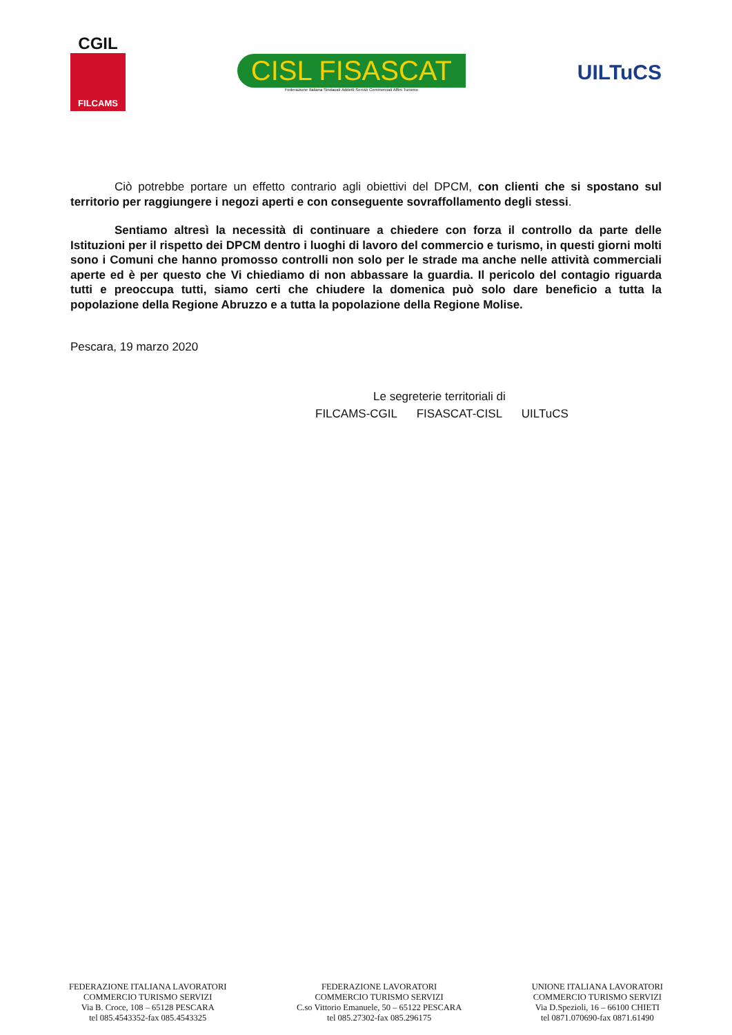CGIL
FILCAMS
CISL FISASCAT
Federazione Italiana Sindacati Addetti Servizi Commerciali Affini Turismo
UILTuCS
Ciò potrebbe portare un effetto contrario agli obiettivi del DPCM, con clienti che si spostano sul territorio per raggiungere i negozi aperti e con conseguente sovraffollamento degli stessi.
Sentiamo altresì la necessità di continuare a chiedere con forza il controllo da parte delle Istituzioni per il rispetto dei DPCM dentro i luoghi di lavoro del commercio e turismo, in questi giorni molti sono i Comuni che hanno promosso controlli non solo per le strade ma anche nelle attività commerciali aperte ed è per questo che Vi chiediamo di non abbassare la guardia. Il pericolo del contagio riguarda tutti e preoccupa tutti, siamo certi che chiudere la domenica può solo dare beneficio a tutta la popolazione della Regione Abruzzo e a tutta la popolazione della Regione Molise.
Pescara, 19 marzo 2020
Le segreterie territoriali di
FILCAMS-CGIL FISASCAT-CISL UILTuCS
FEDERAZIONE ITALIANA LAVORATORI
COMMERCIO TURISMO SERVIZI
Via B. Croce, 108 – 65128 PESCARA
tel 085.4543352-fax 085.4543325
FEDERAZIONE LAVORATORI
COMMERCIO TURISMO SERVIZI
C.so Vittorio Emanuele, 50 – 65122 PESCARA
tel 085.27302-fax 085.296175
UNIONE ITALIANA LAVORATORI
COMMERCIO TURISMO SERVIZI
Via D.Spezioli, 16 – 66100 CHIETI
tel 0871.070690-fax 0871.61490